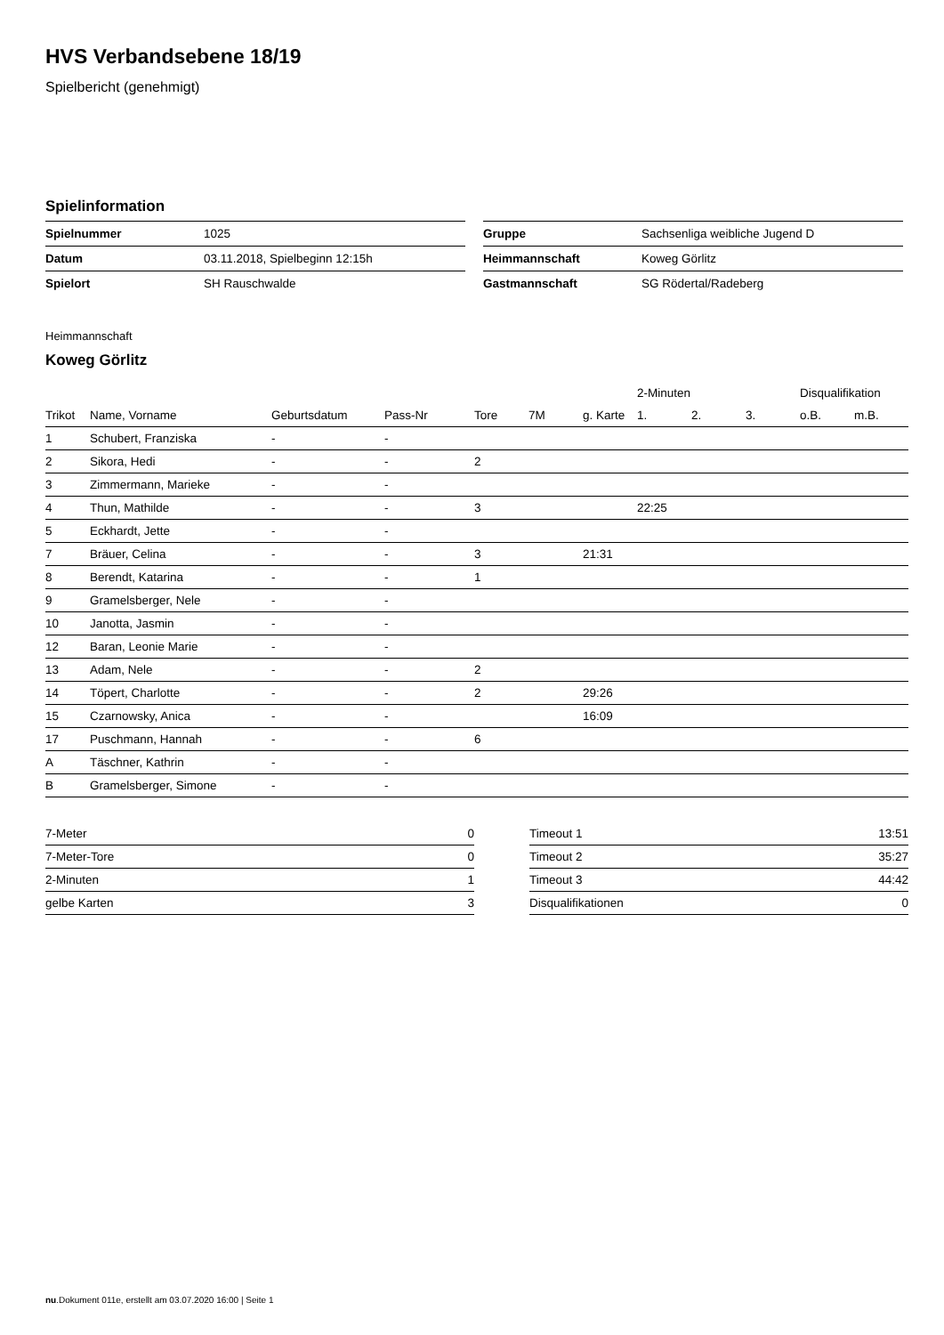HVS Verbandsebene 18/19
Spielbericht (genehmigt)
Spielinformation
| Spielnummer | 1025 |
| Datum | 03.11.2018, Spielbeginn 12:15h |
| Spielort | SH Rauschwalde |
| Gruppe | Sachsenliga weibliche Jugend D |
| Heimmannschaft | Koweg Görlitz |
| Gastmannschaft | SG Rödertal/Radeberg |
Heimmannschaft
Koweg Görlitz
| | | | | | | | 2-Minuten | | | Disqualifikation | |
| --- | --- | --- | --- | --- | --- | --- | --- | --- | --- | --- | --- |
| Trikot | Name, Vorname | Geburtsdatum | Pass-Nr | Tore | 7M | g. Karte | 1. | 2. | 3. | o.B. | m.B. |
| 1 | Schubert, Franziska | - | - | | | | | | | | |
| 2 | Sikora, Hedi | - | - | 2 | | | | | | | |
| 3 | Zimmermann, Marieke | - | - | | | | | | | | |
| 4 | Thun, Mathilde | - | - | 3 | | | 22:25 | | | | |
| 5 | Eckhardt, Jette | - | - | | | | | | | | |
| 7 | Bräuer, Celina | - | - | 3 | | 21:31 | | | | | |
| 8 | Berendt, Katarina | - | - | 1 | | | | | | | |
| 9 | Gramelsberger, Nele | - | - | | | | | | | | |
| 10 | Janotta, Jasmin | - | - | | | | | | | | |
| 12 | Baran, Leonie Marie | - | - | | | | | | | | |
| 13 | Adam, Nele | - | - | 2 | | | | | | | |
| 14 | Töpert, Charlotte | - | - | 2 | | 29:26 | | | | | |
| 15 | Czarnowsky, Anica | - | - | | | 16:09 | | | | | |
| 17 | Puschmann, Hannah | - | - | 6 | | | | | | | |
| A | Täschner, Kathrin | - | - | | | | | | | | |
| B | Gramelsberger, Simone | - | - | | | | | | | | |
| 7-Meter | 0 |
| 7-Meter-Tore | 0 |
| 2-Minuten | 1 |
| gelbe Karten | 3 |
| Timeout 1 | 13:51 |
| Timeout 2 | 35:27 |
| Timeout 3 | 44:42 |
| Disqualifikationen | 0 |
nu.Dokument 011e, erstellt am 03.07.2020 16:00 | Seite 1